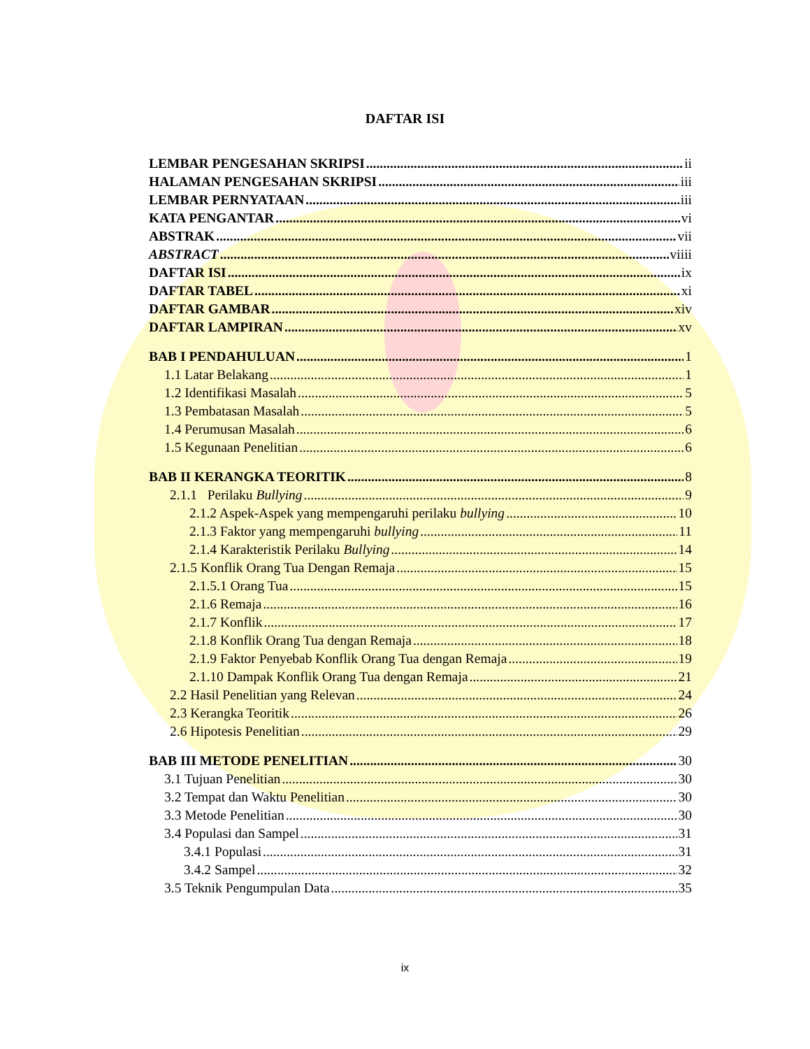DAFTAR ISI
LEMBAR PENGESAHAN SKRIPSI ii
HALAMAN PENGESAHAN SKRIPSI iii
LEMBAR PERNYATAAN iii
KATA PENGANTAR vi
ABSTRAK vii
ABSTRACT viiii
DAFTAR ISI ix
DAFTAR TABEL xi
DAFTAR GAMBAR xiv
DAFTAR LAMPIRAN xv
BAB I PENDAHULUAN 1
1.1 Latar Belakang 1
1.2 Identifikasi Masalah 5
1.3 Pembatasan Masalah 5
1.4 Perumusan Masalah 6
1.5 Kegunaan Penelitian 6
BAB II KERANGKA TEORITIK 8
2.1.1 Perilaku Bullying 9
2.1.2 Aspek-Aspek yang mempengaruhi perilaku bullying 10
2.1.3 Faktor yang mempengaruhi bullying 11
2.1.4 Karakteristik Perilaku Bullying 14
2.1.5 Konflik Orang Tua Dengan Remaja 15
2.1.5.1 Orang Tua 15
2.1.6 Remaja 16
2.1.7 Konflik 17
2.1.8 Konflik Orang Tua dengan Remaja 18
2.1.9 Faktor Penyebab Konflik Orang Tua dengan Remaja 19
2.1.10 Dampak Konflik Orang Tua dengan Remaja 21
2.2 Hasil Penelitian yang Relevan 24
2.3 Kerangka Teoritik 26
2.6 Hipotesis Penelitian 29
BAB III METODE PENELITIAN 30
3.1 Tujuan Penelitian 30
3.2 Tempat dan Waktu Penelitian 30
3.3 Metode Penelitian 30
3.4 Populasi dan Sampel 31
3.4.1 Populasi 31
3.4.2 Sampel 32
3.5 Teknik Pengumpulan Data 35
ix